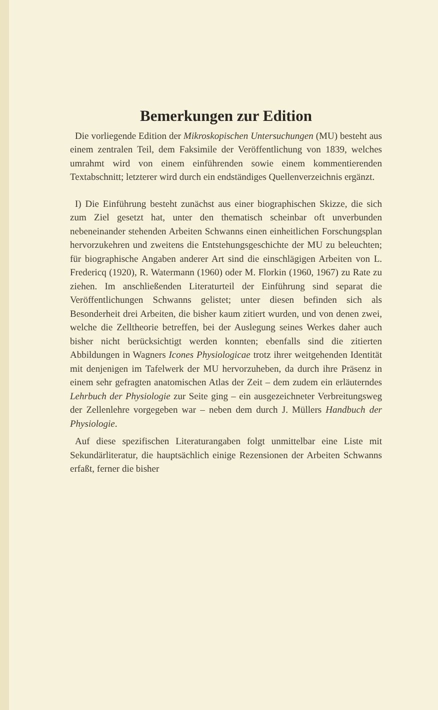Bemerkungen zur Edition
Die vorliegende Edition der Mikroskopischen Untersuchungen (MU) besteht aus einem zentralen Teil, dem Faksimile der Veröffentlichung von 1839, welches umrahmt wird von einem einführenden sowie einem kommentierenden Textabschnitt; letzterer wird durch ein endständiges Quellenverzeichnis ergänzt.
I) Die Einführung besteht zunächst aus einer biographischen Skizze, die sich zum Ziel gesetzt hat, unter den thematisch scheinbar oft unverbunden nebeneinander stehenden Arbeiten Schwanns einen einheitlichen Forschungsplan hervorzukehren und zweitens die Entstehungsgeschichte der MU zu beleuchten; für biographische Angaben anderer Art sind die einschlägigen Arbeiten von L. Fredericq (1920), R. Watermann (1960) oder M. Florkin (1960, 1967) zu Rate zu ziehen. Im anschließenden Literaturteil der Einführung sind separat die Veröffentlichungen Schwanns gelistet; unter diesen befinden sich als Besonderheit drei Arbeiten, die bisher kaum zitiert wurden, und von denen zwei, welche die Zelltheorie betreffen, bei der Auslegung seines Werkes daher auch bisher nicht berücksichtigt werden konnten; ebenfalls sind die zitierten Abbildungen in Wagners Icones Physiologicae trotz ihrer weitgehenden Identität mit denjenigen im Tafelwerk der MU hervorzuheben, da durch ihre Präsenz in einem sehr gefragten anatomischen Atlas der Zeit – dem zudem ein erläuterndes Lehrbuch der Physiologie zur Seite ging – ein ausgezeichneter Verbreitungsweg der Zellenlehre vorgegeben war – neben dem durch J. Müllers Handbuch der Physiologie.
Auf diese spezifischen Literaturangaben folgt unmittelbar eine Liste mit Sekundärliteratur, die hauptsächlich einige Rezensionen der Arbeiten Schwanns erfaßt, ferner die bisher